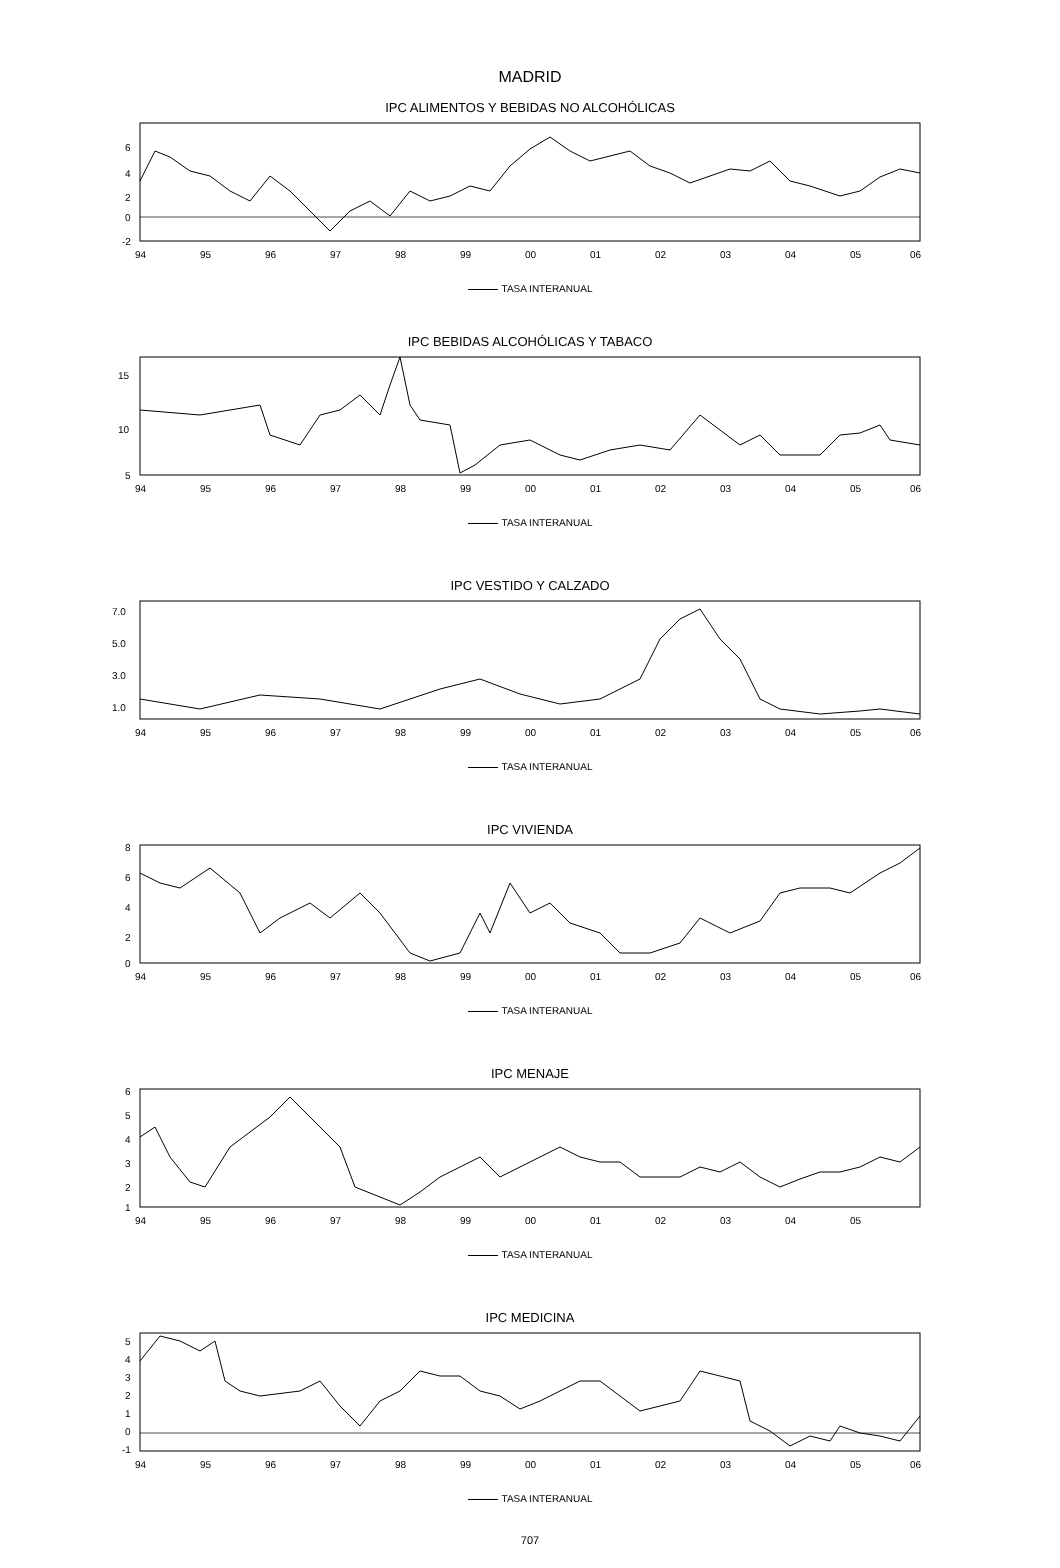MADRID
IPC ALIMENTOS Y BEBIDAS NO ALCOHÓLICAS
6
4
2
0
-2
94
95
96
97
98
99
00
01
02
03
04
05
06
TASA INTERANUAL
IPC BEBIDAS ALCOHÓLICAS Y TABACO
15
10
5
94
95
96
97
98
99
00
01
02
03
04
05
06
TASA INTERANUAL
IPC VESTIDO Y CALZADO
7.0
5.0
3.0
1.0
94
95
96
97
98
99
00
01
02
03
04
05
06
TASA INTERANUAL
IPC VIVIENDA
8
6
4
2
0
94
95
96
97
98
99
00
01
02
03
04
05
06
TASA INTERANUAL
IPC MENAJE
6
5
4
3
2
1
94
95
96
97
98
99
00
01
02
03
04
05
TASA INTERANUAL
IPC MEDICINA
5
4
3
2
1
0
-1
94
95
96
97
98
99
00
01
02
03
04
05
06
TASA INTERANUAL
707